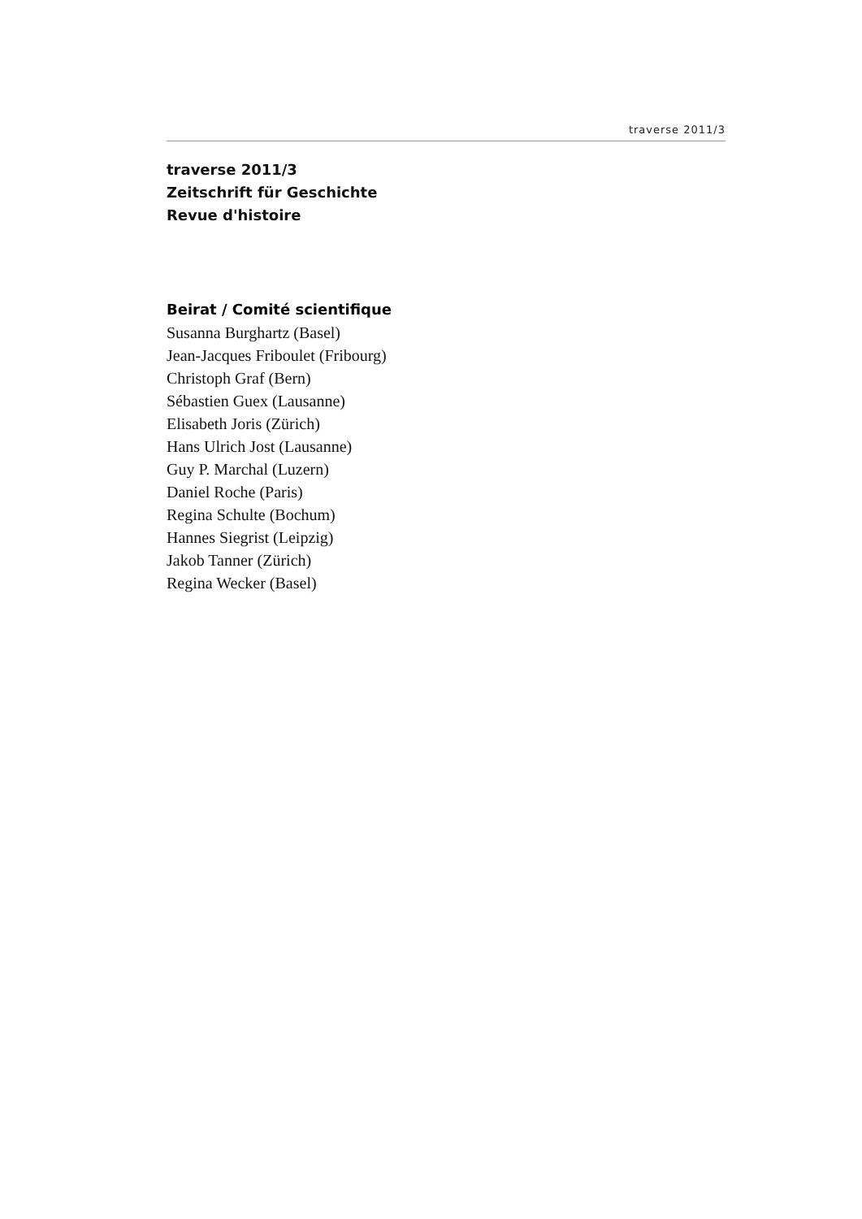traverse 2011/3
traverse 2011/3
Zeitschrift für Geschichte
Revue d'histoire
Beirat / Comité scientifique
Susanna Burghartz (Basel)
Jean-Jacques Friboulet (Fribourg)
Christoph Graf (Bern)
Sébastien Guex (Lausanne)
Elisabeth Joris (Zürich)
Hans Ulrich Jost (Lausanne)
Guy P. Marchal (Luzern)
Daniel Roche (Paris)
Regina Schulte (Bochum)
Hannes Siegrist (Leipzig)
Jakob Tanner (Zürich)
Regina Wecker (Basel)